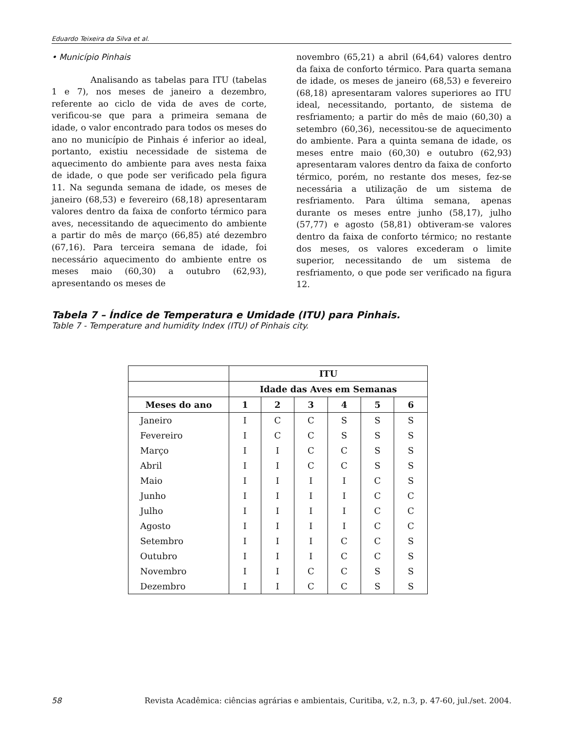Eduardo Teixeira da Silva et al.
• Município Pinhais
Analisando as tabelas para ITU (tabelas 1 e 7), nos meses de janeiro a dezembro, referente ao ciclo de vida de aves de corte, verificou-se que para a primeira semana de idade, o valor encontrado para todos os meses do ano no município de Pinhais é inferior ao ideal, portanto, existiu necessidade de sistema de aquecimento do ambiente para aves nesta faixa de idade, o que pode ser verificado pela figura 11. Na segunda semana de idade, os meses de janeiro (68,53) e fevereiro (68,18) apresentaram valores dentro da faixa de conforto térmico para aves, necessitando de aquecimento do ambiente a partir do mês de março (66,85) até dezembro (67,16). Para terceira semana de idade, foi necessário aquecimento do ambiente entre os meses maio (60,30) a outubro (62,93), apresentando os meses de
novembro (65,21) a abril (64,64) valores dentro da faixa de conforto térmico. Para quarta semana de idade, os meses de janeiro (68,53) e fevereiro (68,18) apresentaram valores superiores ao ITU ideal, necessitando, portanto, de sistema de resfriamento; a partir do mês de maio (60,30) a setembro (60,36), necessitou-se de aquecimento do ambiente. Para a quinta semana de idade, os meses entre maio (60,30) e outubro (62,93) apresentaram valores dentro da faixa de conforto térmico, porém, no restante dos meses, fez-se necessária a utilização de um sistema de resfriamento. Para última semana, apenas durante os meses entre junho (58,17), julho (57,77) e agosto (58,81) obtiveram-se valores dentro da faixa de conforto térmico; no restante dos meses, os valores excederam o limite superior, necessitando de um sistema de resfriamento, o que pode ser verificado na figura 12.
Tabela 7 – Índice de Temperatura e Umidade (ITU) para Pinhais.
Table 7 - Temperature and humidity Index (ITU) of Pinhais city.
| | ITU | | | | | |
| --- | --- | --- | --- | --- | --- | --- |
| | Idade das Aves em Semanas | | | | | |
| Meses do ano | 1 | 2 | 3 | 4 | 5 | 6 |
| Janeiro | I | C | C | S | S | S |
| Fevereiro | I | C | C | S | S | S |
| Março | I | I | C | C | S | S |
| Abril | I | I | C | C | S | S |
| Maio | I | I | I | I | C | S |
| Junho | I | I | I | I | C | C |
| Julho | I | I | I | I | C | C |
| Agosto | I | I | I | I | C | C |
| Setembro | I | I | I | C | C | S |
| Outubro | I | I | I | C | C | S |
| Novembro | I | I | C | C | S | S |
| Dezembro | I | I | C | C | S | S |
58 Revista Acadêmica: ciências agrárias e ambientais, Curitiba, v.2, n.3, p. 47-60, jul./set. 2004.